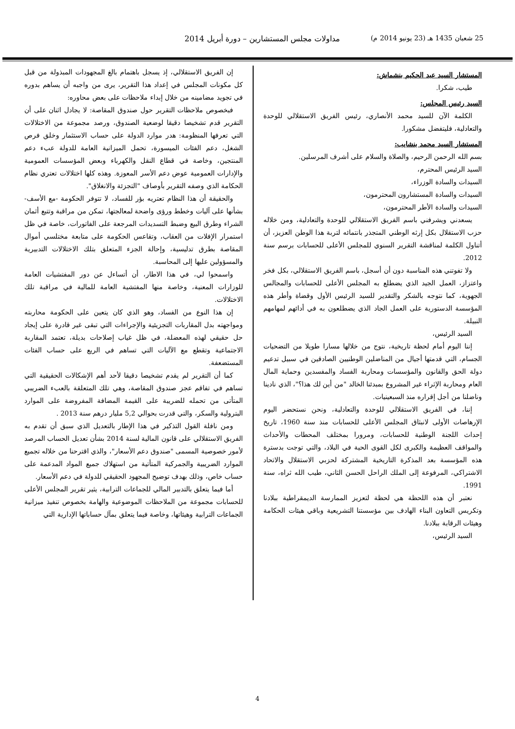25 شعبان 1435 هـ (23 يونيو 2014 م) مداولات مجلس المستشارين – دورة أبريل 2014
المستشار السيد عبد الحكيم بنشماش:
طيب، شكرا.
السيد رئيس المجلس:
الكلمة الآن للسيد محمد الأنصاري، رئيس الفريق الاستقلالي للوحدة والتعادلية، فليتفضل مشكورا.
المستشار السيد محمد بنشايب:
بسم الله الرحمن الرحيم، والصلاة والسلام على أشرف المرسلين.
السيد الرئيس المحترم،
السيدات والسادة الوزراء،
السيدات والسادة المستشارون المحترمون،
السيدات والسادة الأطر المحترمون،
يسعدني ويشرفني باسم الفريق الاستقلالي للوحدة والتعادلية، ومن خلاله حزب الاستقلال بكل إرثه الوطني المتجذر بانتمائه لتربة هذا الوطن العزيز، أن أتناول الكلمة لمناقشة التقرير السنوي للمجلس الأعلى للحسابات برسم سنة 2012.
ولا تفوتني هذه المناسبة دون أن أسجل، باسم الفريق الاستقلالي، بكل فخر واعتزاز، العمل الجيد الذي يضطلع به المجلس الأعلى للحسابات والمجالس الجهوية، كما نتوجه بالشكر والتقدير للسيد الرئيس الأول وقضاة وأطر هذه المؤسسة الدستورية على العمل الجاد الذي يضطلعون به في أدائهم لمهامهم النبيلة.
السيد الرئيس،
إننا اليوم أمام لحظة تاريخية، نتوج من خلالها مسارا طويلا من التضحيات الجسام، التي قدمتها أجيال من المناضلين الوطنيين الصادقين في سبيل تدعيم دولة الحق والقانون والمؤسسات ومحاربة الفساد والمفسدين وحماية المال العام ومحاربة الإثراء غير المشروع بمبدئنا الخالد "من أين لك هذا؟"، الذي نادينا وناضلنا من أجل إقراره منذ السبعينيات.
إننا، في الفريق الاستقلالي للوحدة والتعادلية، ونحن نستحضر اليوم الإرهاصات الأولى لانبثاق المجلس الأعلى للحسابات منذ سنة 1960، تاريخ إحداث اللجنة الوطنية للحسابات، ومرورا بمختلف المحطات والأحداث والمواقف العظيمة والكبرى لكل القوى الحية في البلاد، والتي توجت بدسترة هذه المؤسسة بعد المذكرة التاريخية المشتركة لحزبي الاستقلال والاتحاد الاشتراكي، المرفوعة إلى الملك الراحل الحسن الثاني، طيب الله ثراه، سنة 1991.
نعتبر أن هذه اللحظة هي لحظة لتعزيز الممارسة الديمقراطية ببلادنا وتكريس التعاون البناء الهادف بين مؤسستنا التشريعية وباقي هيئات الحكامة وهيئات الرقابة ببلادنا.
السيد الرئيس،
إن الفريق الاستقلالي، إذ يسجل باهتمام بالغ المجهودات المبذولة من قبل كل مكونات المجلس في إعداد هذا التقرير، يرى من واجبه أن يساهم بدوره في تجويد مضامينه من خلال إبداء ملاحظات على بعض محاوره:
فبخصوص ملاحظات التقرير حول صندوق المقاصة: لا يجادل اثنان على أن التقرير قدم تشخيصا دقيقا لوضعية الصندوق، ورصد مجموعة من الاختلالات التي تعرفها المنظومة: هدر موارد الدولة على حساب الاستثمار وخلق فرص الشغل، دعم الفئات الميسورة، تحمل الميزانية العامة للدولة عبء دعم المنتجين، وخاصة في قطاع النقل والكهرباء وبعض المؤسسات العمومية والإدارات العمومية عوض دعم الأسر المعوزة. وهذه كلها اختلالات تعتري نظام الحكامة الذي وصفه التقرير بأوصاف "التجزئة والانغلاق".
والحقيقة أن هذا النظام تعتريه بؤر للفساد، لا تتوفر الحكومة -مع الأسف- بشأنها على آليات وخطط ورؤى واضحة لمعالجتها، تمكن من مراقبة وتتبع أثمان الشراء وطرق البيع وضبط التسديدات المرجعة على الفاتورات، خاصة في ظل استمرار الإفلات من العقاب، وتقاعس الحكومة على متابعة مختلسي أموال المقاصة بطرق تدليسية، وإحالة الجزء المتعلق بتلك الاختلالات التدبيرية والمسؤولين عليها إلى المحاسبة.
واسمحوا لي، في هذا الاطار، أن أتساءل عن دور المفتشيات العامة للوزارات المعنية، وخاصة منها المفتشية العامة للمالية في مراقبة تلك الاختلالات.
إن هذا النوع من الفساد، وهو الذي كان يتعين على الحكومة محاربته ومواجهته بدل المقاربات التجزيئية والإجراءات التي تبقى غير قادرة على إيجاد حل حقيقي لهذه المعضلة، في ظل غياب إصلاحات بديلة، تعتمد المقاربة الاجتماعية وتقطع مع الآليات التي تساهم في الريع على حساب الفئات المستضعفة.
كما أن التقرير لم يقدم تشخيصا دقيقا لأحد أهم الإشكالات الحقيقية التي تساهم في تفاقم عجز صندوق المقاصة، وهي تلك المتعلقة بالعبء الضريبي المتأتى من تحمله للضريبة على القيمة المضافة المفروضة على الموارد البترولية والسكر، والتي قدرت بحوالي 5,2 مليار درهم سنة 2013 .
ومن نافلة القول التذكير في هذا الإطار بالتعديل الذي سبق أن تقدم به الفريق الاستقلالي على قانون المالية لسنة 2014 بشأن تعديل الحساب المرصد لأمور خصوصية المسمى "صندوق دعم الأسعار"، والذي اقترحنا من خلاله تجميع الموارد الضريبية والجمركية المتأتية من استهلاك جميع المواد المدعمة على حساب خاص، وذلك بهدف توضيح المجهود الحقيقي للدولة في دعم الأسعار.
أما فيما يتعلق بالتدبير المالي للجماعات الترابية، يثير تقرير المجلس الأعلى للحسابات مجموعة من الملاحظات الموضوعية والهامة بخصوص تنفيذ ميزانية الجماعات الترابية وهيئاتها، وخاصة فيما يتعلق بمآل حساباتها الإدارية التي
4